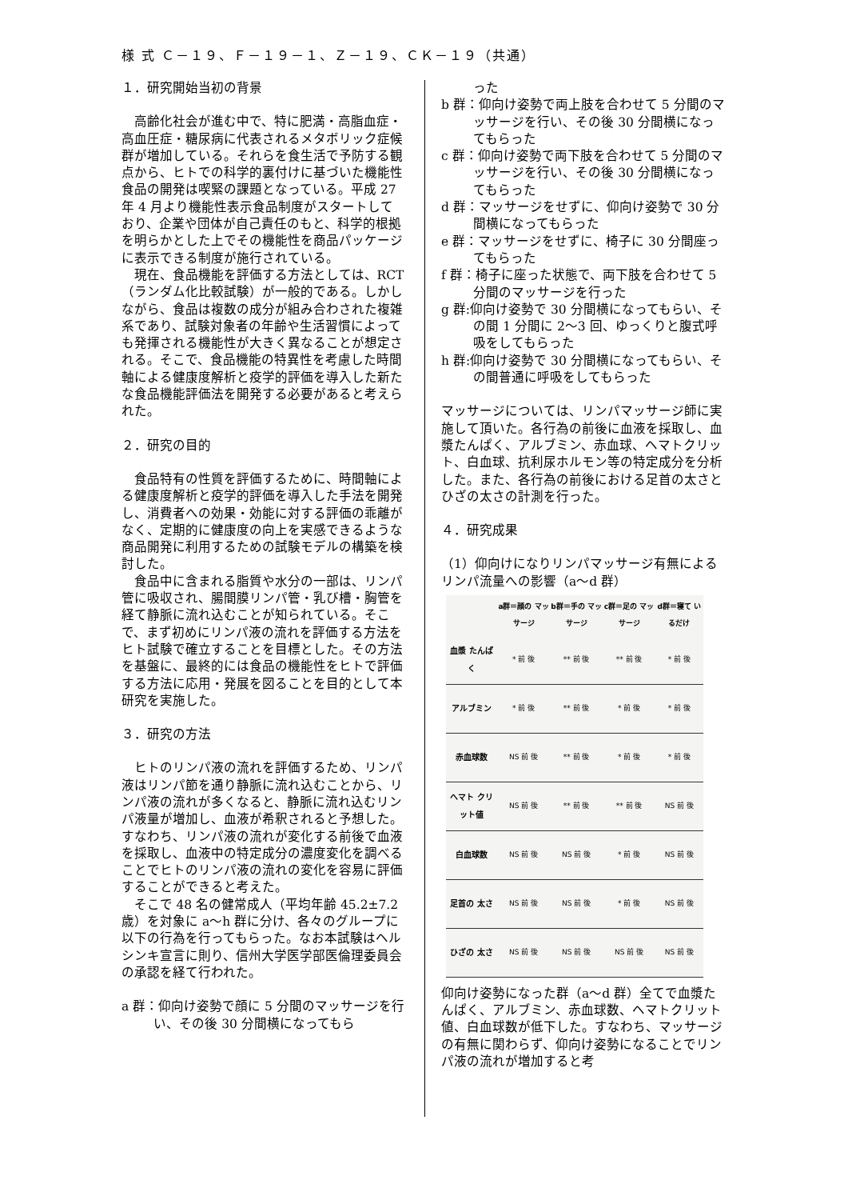様 式 Ｃ－１９、Ｆ－１９－１、Ｚ－１９、ＣＫ－１９（共通）
１．研究開始当初の背景
高齢化社会が進む中で、特に肥満・高脂血症・高血圧症・糖尿病に代表されるメタボリック症候群が増加している。それらを食生活で予防する観点から、ヒトでの科学的裏付けに基づいた機能性食品の開発は喫緊の課題となっている。平成 27 年 4 月より機能性表示食品制度がスタートしており、企業や団体が自己責任のもと、科学的根拠を明らかとした上でその機能性を商品パッケージに表示できる制度が施行されている。
現在、食品機能を評価する方法としては、RCT（ランダム化比較試験）が一般的である。しかしながら、食品は複数の成分が組み合わされた複雑系であり、試験対象者の年齢や生活習慣によっても発揮される機能性が大きく異なることが想定される。そこで、食品機能の特異性を考慮した時間軸による健康度解析と疫学的評価を導入した新たな食品機能評価法を開発する必要があると考えられた。
２．研究の目的
食品特有の性質を評価するために、時間軸による健康度解析と疫学的評価を導入した手法を開発し、消費者への効果・効能に対する評価の乖離がなく、定期的に健康度の向上を実感できるような商品開発に利用するための試験モデルの構築を検討した。
食品中に含まれる脂質や水分の一部は、リンパ管に吸収され、腸間膜リンパ管・乳び槽・胸管を経て静脈に流れ込むことが知られている。そこで、まず初めにリンパ液の流れを評価する方法をヒト試験で確立することを目標とした。その方法を基盤に、最終的には食品の機能性をヒトで評価する方法に応用・発展を図ることを目的として本研究を実施した。
３．研究の方法
ヒトのリンパ液の流れを評価するため、リンパ液はリンパ節を通り静脈に流れ込むことから、リンパ液の流れが多くなると、静脈に流れ込むリンパ液量が増加し、血液が希釈されると予想した。すなわち、リンパ液の流れが変化する前後で血液を採取し、血液中の特定成分の濃度変化を調べることでヒトのリンパ液の流れの変化を容易に評価することができると考えた。
そこで 48 名の健常成人（平均年齢 45.2±7.2 歳）を対象に a〜h 群に分け、各々のグループに以下の行為を行ってもらった。なお本試験はヘルシンキ宣言に則り、信州大学医学部医倫理委員会の承認を経て行われた。
a 群：仰向け姿勢で顔に 5 分間のマッサージを行い、その後 30 分間横になってもら
った
b 群：仰向け姿勢で両上肢を合わせて 5 分間のマッサージを行い、その後 30 分間横になってもらった
c 群：仰向け姿勢で両下肢を合わせて 5 分間のマッサージを行い、その後 30 分間横になってもらった
d 群：マッサージをせずに、仰向け姿勢で 30 分間横になってもらった
e 群：マッサージをせずに、椅子に 30 分間座ってもらった
f 群：椅子に座った状態で、両下肢を合わせて 5 分間のマッサージを行った
g 群:仰向け姿勢で 30 分間横になってもらい、その間 1 分間に 2〜3 回、ゆっくりと腹式呼吸をしてもらった
h 群:仰向け姿勢で 30 分間横になってもらい、その間普通に呼吸をしてもらった
マッサージについては、リンパマッサージ師に実施して頂いた。各行為の前後に血液を採取し、血漿たんぱく、アルブミン、赤血球、ヘマトクリット、白血球、抗利尿ホルモン等の特定成分を分析した。また、各行為の前後における足首の太さとひざの太さの計測を行った。
４．研究成果
（1）仰向けになりリンパマッサージ有無によるリンパ流量への影響（a〜d 群）
| | a群＝顔の マッサージ | b群＝手の マッサージ | c群＝足の マッサージ | d群＝寝て いるだけ |
| --- | --- | --- | --- | --- |
| 血漿 たんぱく | * 前 後 | ** 前 後 | ** 前 後 | * 前 後 |
| アルブミン | * 前 後 | ** 前 後 | * 前 後 | * 前 後 |
| 赤血球数 | NS 前 後 | ** 前 後 | * 前 後 | * 前 後 |
| ヘマト クリット値 | NS 前 後 | ** 前 後 | ** 前 後 | NS 前 後 |
| 白血球数 | NS 前 後 | NS 前 後 | * 前 後 | NS 前 後 |
| 足首の 太さ | NS 前 後 | NS 前 後 | * 前 後 | NS 前 後 |
| ひざの 太さ | NS 前 後 | NS 前 後 | NS 前 後 | NS 前 後 |
仰向け姿勢になった群（a〜d 群）全てで血漿たんぱく、アルブミン、赤血球数、ヘマトクリット値、白血球数が低下した。すなわち、マッサージの有無に関わらず、仰向け姿勢になることでリンパ液の流れが増加すると考